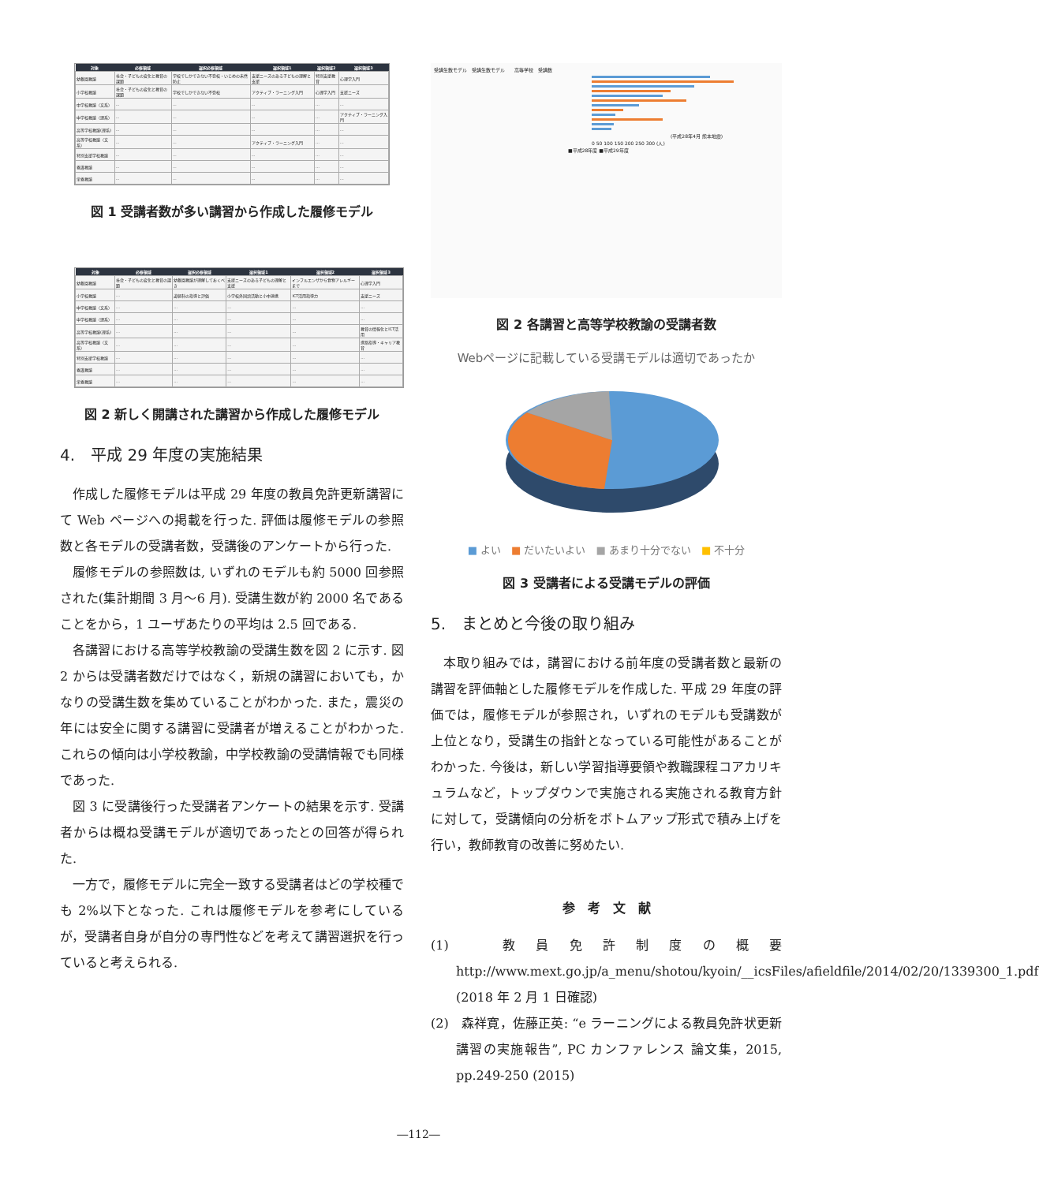| 対象 | 必修領域 | 選択必修領域 | 選択領域1 | 選択領域2 | 選択領域3 |
| --- | --- | --- | --- | --- | --- |
| 幼稚園教諭 | 社会・子どもの変化と教育の課題 | 学校でしかできない不登校・いじめの未然防止 | 支援ニーズのある子どもの理解と支援 | 特別支援教育 | 心理学入門 |
| 小学校教諭 | 社会・子どもの変化と教育の課題 | 学校でしかできない不登校 | アクティブ・ラーニング入門 | 心理学入門 | 支援ニーズ |
| 中学校教諭（文系） | … | … | … | … | … |
| 中学校教諭（理系） | … | … | … | … | アクティブ・ラーニング入門 |
| 高等学校教諭(理系) | … | … | … | … | … |
| 高等学校教諭（文系） | … | … | アクティブ・ラーニング入門 | … | … |
| 特別支援学校教諭 | … | … | … | … | … |
| 養護教諭 | … | … | … | … | … |
| 栄養教諭 | … | … | … | … | … |
図 1 受講者数が多い講習から作成した履修モデル
| 対象 | 必修領域 | 選択必修領域 | 選択領域1 | 選択領域2 | 選択領域3 |
| --- | --- | --- | --- | --- | --- |
| 幼稚園教諭 | 社会・子どもの変化と教育の課題 | 幼稚園教諭が理解しておくべき | 支援ニーズのある子どもの理解と支援 | インフルエンザから食物アレルギーまで | 心理学入門 |
| 小学校教諭 | … | 道徳科の指導と評価 | 小学校外国語活動と小中連携 | ICT活用指導力 | 支援ニーズ |
| 中学校教諭（文系） | … | … | … | … | … |
| 中学校教諭（理系） | … | … | … | … | … |
| 高等学校教諭(理系) | … | … | … | … | 教育の情報化とICT活用 |
| 高等学校教諭（文系） | … | … | … | … | 進路指導・キャリア教育 |
| 特別支援学校教諭 | … | … | … | … | … |
| 養護教諭 | … | … | … | … | … |
| 栄養教諭 | … | … | … | … | … |
図 2 新しく開講された講習から作成した履修モデル
4.　平成 29 年度の実施結果
作成した履修モデルは平成 29 年度の教員免許更新講習にて Web ページへの掲載を行った. 評価は履修モデルの参照数と各モデルの受講者数，受講後のアンケートから行った.
履修モデルの参照数は, いずれのモデルも約 5000 回参照された(集計期間 3 月～6 月). 受講生数が約 2000 名であることをから，1 ユーザあたりの平均は 2.5 回である.
各講習における高等学校教諭の受講生数を図 2 に示す. 図 2 からは受講者数だけではなく，新規の講習においても，かなりの受講生数を集めていることがわかった. また，震災の年には安全に関する講習に受講者が増えることがわかった. これらの傾向は小学校教諭，中学校教諭の受講情報でも同様であった.
図 3 に受講後行った受講者アンケートの結果を示す. 受講者からは概ね受講モデルが適切であったとの回答が得られた.
一方で，履修モデルに完全一致する受講者はどの学校種でも 2%以下となった. これは履修モデルを参考にしているが，受講者自身が自分の専門性などを考えて講習選択を行っていると考えられる.
受講生数モデル　受講生数モデル　　高等学校　受講数
(平成28年4月 熊本地震)
0 50 100 150 200 250 300 (人)
■平成28年度 ■平成29年度
図 2 各講習と高等学校教諭の受講者数
Webページに記載している受講モデルは適切であったか
■ よい　■ だいたいよい　■ あまり十分でない　■ 不十分
図 3 受講者による受講モデルの評価
5.　まとめと今後の取り組み
本取り組みでは，講習における前年度の受講者数と最新の講習を評価軸とした履修モデルを作成した. 平成 29 年度の評価では，履修モデルが参照され，いずれのモデルも受講数が上位となり，受講生の指針となっている可能性があることがわかった. 今後は，新しい学習指導要領や教職課程コアカリキュラムなど，トップダウンで実施される実施される教育方針に対して，受講傾向の分析をボトムアップ形式で積み上げを行い，教師教育の改善に努めたい.
参　考　文　献
(1)　教員免許制度の概要 http://www.mext.go.jp/a_menu/shotou/kyoin/__icsFiles/afieldfile/2014/02/20/1339300_1.pdf (2018 年 2 月 1 日確認)
(2)　森祥寛，佐藤正英: “e ラーニングによる教員免許状更新講習の実施報告”, PC カンファレンス 論文集，2015, pp.249-250 (2015)
―112―